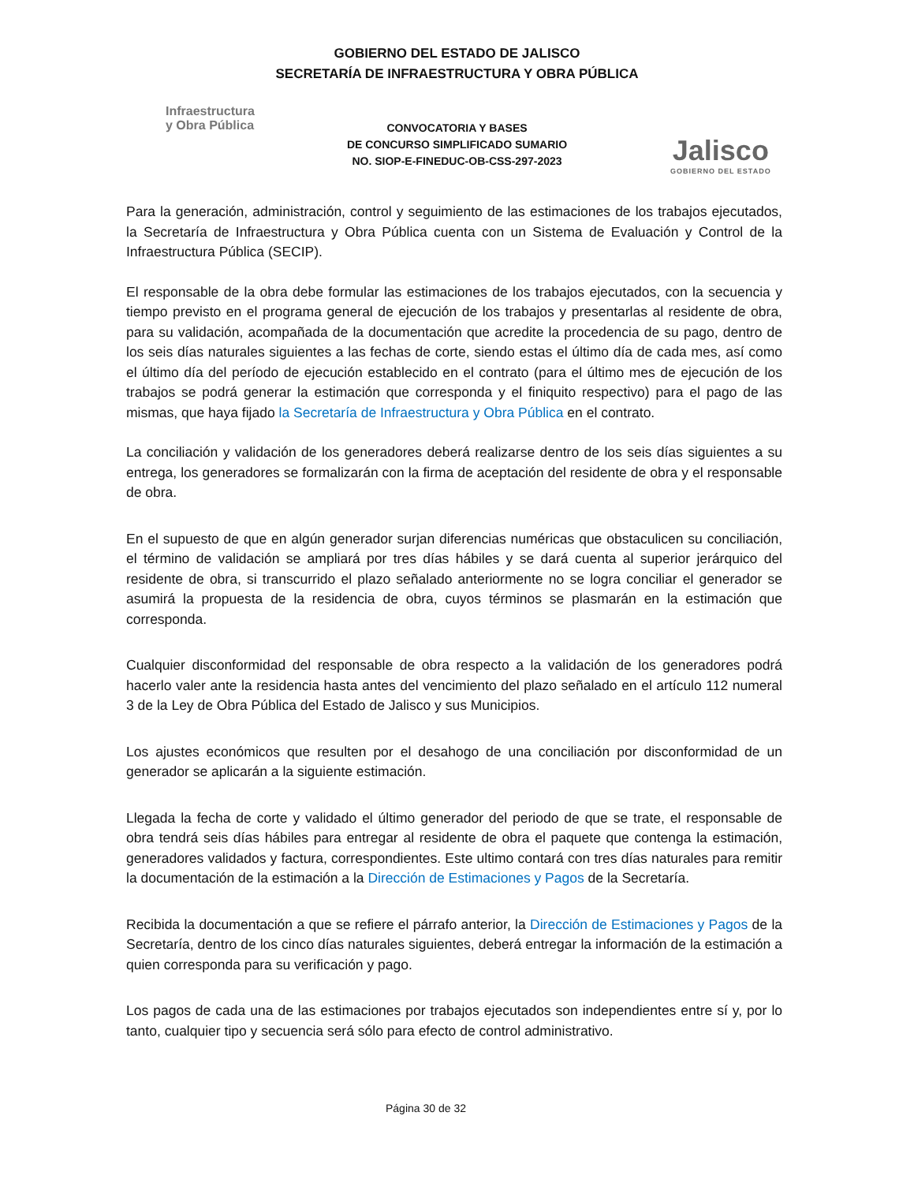GOBIERNO DEL ESTADO DE JALISCO
SECRETARÍA DE INFRAESTRUCTURA Y OBRA PÚBLICA
Infraestructura
y Obra Pública
CONVOCATORIA Y BASES
DE CONCURSO SIMPLIFICADO SUMARIO
NO. SIOP-E-FINEDUC-OB-CSS-297-2023
Jalisco
GOBIERNO DEL ESTADO
Para la generación, administración, control y seguimiento de las estimaciones de los trabajos ejecutados, la Secretaría de Infraestructura y Obra Pública cuenta con un Sistema de Evaluación y Control de la Infraestructura Pública (SECIP).
El responsable de la obra debe formular las estimaciones de los trabajos ejecutados, con la secuencia y tiempo previsto en el programa general de ejecución de los trabajos y presentarlas al residente de obra, para su validación, acompañada de la documentación que acredite la procedencia de su pago, dentro de los seis días naturales siguientes a las fechas de corte, siendo estas el último día de cada mes, así como el último día del período de ejecución establecido en el contrato (para el último mes de ejecución de los trabajos se podrá generar la estimación que corresponda y el finiquito respectivo) para el pago de las mismas, que haya fijado la Secretaría de Infraestructura y Obra Pública en el contrato.
La conciliación y validación de los generadores deberá realizarse dentro de los seis días siguientes a su entrega, los generadores se formalizarán con la firma de aceptación del residente de obra y el responsable de obra.
En el supuesto de que en algún generador surjan diferencias numéricas que obstaculicen su conciliación, el término de validación se ampliará por tres días hábiles y se dará cuenta al superior jerárquico del residente de obra, si transcurrido el plazo señalado anteriormente no se logra conciliar el generador se asumirá la propuesta de la residencia de obra, cuyos términos se plasmarán en la estimación que corresponda.
Cualquier disconformidad del responsable de obra respecto a la validación de los generadores podrá hacerlo valer ante la residencia hasta antes del vencimiento del plazo señalado en el artículo 112 numeral 3 de la Ley de Obra Pública del Estado de Jalisco y sus Municipios.
Los ajustes económicos que resulten por el desahogo de una conciliación por disconformidad de un generador se aplicarán a la siguiente estimación.
Llegada la fecha de corte y validado el último generador del periodo de que se trate, el responsable de obra tendrá seis días hábiles para entregar al residente de obra el paquete que contenga la estimación, generadores validados y factura, correspondientes. Este ultimo contará con tres días naturales para remitir la documentación de la estimación a la Dirección de Estimaciones y Pagos de la Secretaría.
Recibida la documentación a que se refiere el párrafo anterior, la Dirección de Estimaciones y Pagos de la Secretaría, dentro de los cinco días naturales siguientes, deberá entregar la información de la estimación a quien corresponda para su verificación y pago.
Los pagos de cada una de las estimaciones por trabajos ejecutados son independientes entre sí y, por lo tanto, cualquier tipo y secuencia será sólo para efecto de control administrativo.
Página 30 de 32